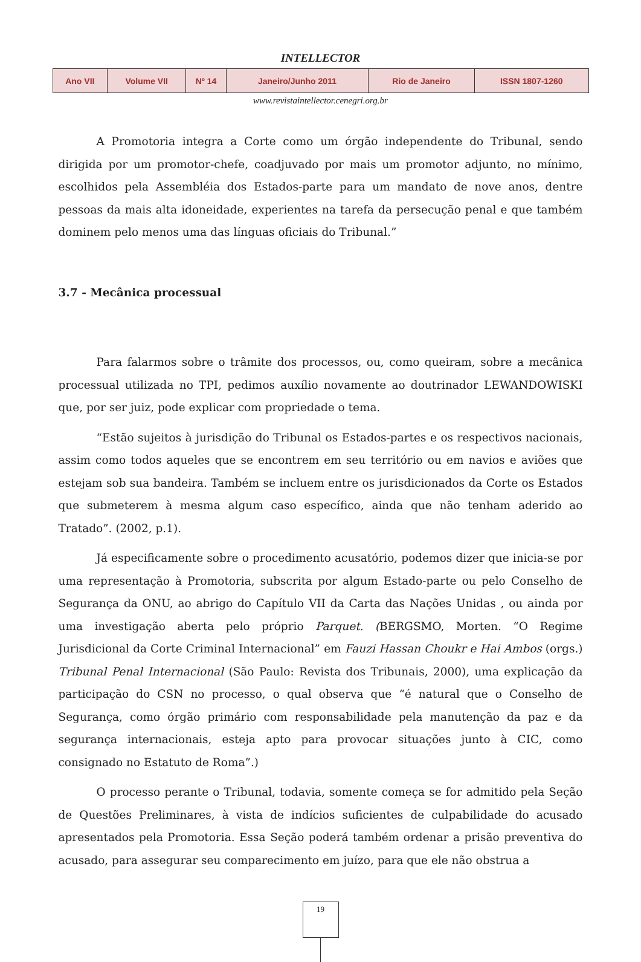INTELLECTOR
| Ano VII | Volume VII | Nº 14 | Janeiro/Junho 2011 | Rio de Janeiro | ISSN 1807-1260 |
www.revistaintellector.cenegri.org.br
A Promotoria integra a Corte como um órgão independente do Tribunal, sendo dirigida por um promotor-chefe, coadjuvado por mais um promotor adjunto, no mínimo, escolhidos pela Assembléia dos Estados-parte para um mandato de nove anos, dentre pessoas da mais alta idoneidade, experientes na tarefa da persecução penal e que também dominem pelo menos uma das línguas oficiais do Tribunal.”
3.7 - Mecânica processual
Para falarmos sobre o trâmite dos processos, ou, como queiram, sobre a mecânica processual utilizada no TPI, pedimos auxílio novamente ao doutrinador LEWANDOWISKI que, por ser juiz, pode explicar com propriedade o tema.
“Estão sujeitos à jurisdição do Tribunal os Estados-partes e os respectivos nacionais, assim como todos aqueles que se encontrem em seu território ou em navios e aviões que estejam sob sua bandeira. Também se incluem entre os jurisdicionados da Corte os Estados que submeterem à mesma algum caso específico, ainda que não tenham aderido ao Tratado”. (2002, p.1).
Já especificamente sobre o procedimento acusatório, podemos dizer que inicia-se por uma representação à Promotoria, subscrita por algum Estado-parte ou pelo Conselho de Segurança da ONU, ao abrigo do Capítulo VII da Carta das Nações Unidas , ou ainda por uma investigação aberta pelo próprio Parquet. (BERGSMO, Morten. “O Regime Jurisdicional da Corte Criminal Internacional” em Fauzi Hassan Choukr e Hai Ambos (orgs.) Tribunal Penal Internacional (São Paulo: Revista dos Tribunais, 2000), uma explicação da participação do CSN no processo, o qual observa que “é natural que o Conselho de Segurança, como órgão primário com responsabilidade pela manutenção da paz e da segurança internacionais, esteja apto para provocar situações junto à CIC, como consignado no Estatuto de Roma”.)
O processo perante o Tribunal, todavia, somente começa se for admitido pela Seção de Questões Preliminares, à vista de indícios suficientes de culpabilidade do acusado apresentados pela Promotoria. Essa Seção poderá também ordenar a prisão preventiva do acusado, para assegurar seu comparecimento em juízo, para que ele não obstrua a
19